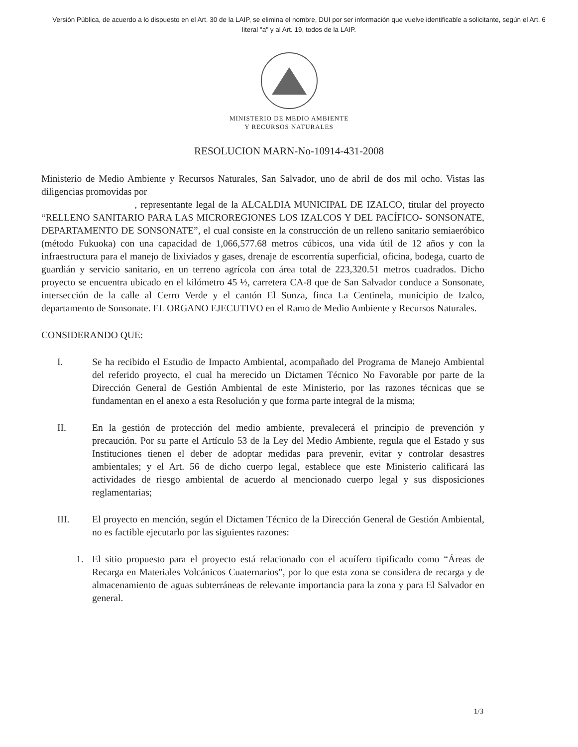Versión Pública, de acuerdo a lo dispuesto en el Art. 30 de la LAIP, se elimina el nombre, DUI por ser información que vuelve identificable a solicitante, según el Art. 6 literal "a" y al Art. 19, todos de la LAIP.
MINISTERIO DE MEDIO AMBIENTE
Y RECURSOS NATURALES
RESOLUCION MARN-No-10914-431-2008
Ministerio de Medio Ambiente y Recursos Naturales, San Salvador, uno de abril de dos mil ocho. Vistas las diligencias promovidas por
, representante legal de la ALCALDIA MUNICIPAL DE IZALCO, titular del proyecto “RELLENO SANITARIO PARA LAS MICROREGIONES LOS IZALCOS Y DEL PACÍFICO- SONSONATE, DEPARTAMENTO DE SONSONATE”, el cual consiste en la construcción de un relleno sanitario semiaeróbico (método Fukuoka) con una capacidad de 1,066,577.68 metros cúbicos, una vida útil de 12 años y con la infraestructura para el manejo de lixiviados y gases, drenaje de escorrentía superficial, oficina, bodega, cuarto de guardián y servicio sanitario, en un terreno agrícola con área total de 223,320.51 metros cuadrados. Dicho proyecto se encuentra ubicado en el kilómetro 45 ½, carretera CA-8 que de San Salvador conduce a Sonsonate, intersección de la calle al Cerro Verde y el cantón El Sunza, finca La Centinela, municipio de Izalco, departamento de Sonsonate. EL ORGANO EJECUTIVO en el Ramo de Medio Ambiente y Recursos Naturales.
CONSIDERANDO QUE:
I. Se ha recibido el Estudio de Impacto Ambiental, acompañado del Programa de Manejo Ambiental del referido proyecto, el cual ha merecido un Dictamen Técnico No Favorable por parte de la Dirección General de Gestión Ambiental de este Ministerio, por las razones técnicas que se fundamentan en el anexo a esta Resolución y que forma parte integral de la misma;
II. En la gestión de protección del medio ambiente, prevalecerá el principio de prevención y precaución. Por su parte el Artículo 53 de la Ley del Medio Ambiente, regula que el Estado y sus Instituciones tienen el deber de adoptar medidas para prevenir, evitar y controlar desastres ambientales; y el Art. 56 de dicho cuerpo legal, establece que este Ministerio calificará las actividades de riesgo ambiental de acuerdo al mencionado cuerpo legal y sus disposiciones reglamentarias;
III. El proyecto en mención, según el Dictamen Técnico de la Dirección General de Gestión Ambiental, no es factible ejecutarlo por las siguientes razones:
1. El sitio propuesto para el proyecto está relacionado con el acuífero tipificado como “Áreas de Recarga en Materiales Volcánicos Cuaternarios”, por lo que esta zona se considera de recarga y de almacenamiento de aguas subterráneas de relevante importancia para la zona y para El Salvador en general.
1/3